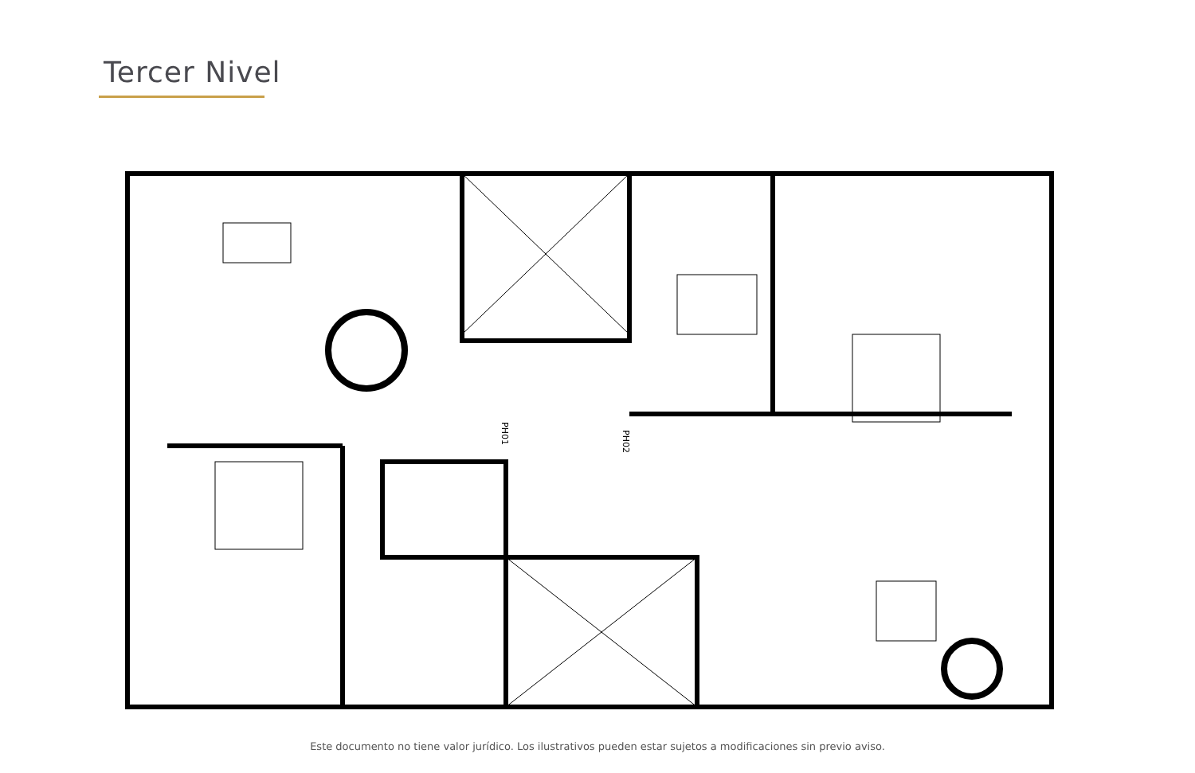Tercer Nivel
PH01
PH02
Este documento no tiene valor jurídico. Los ilustrativos pueden estar sujetos a modificaciones sin previo aviso.